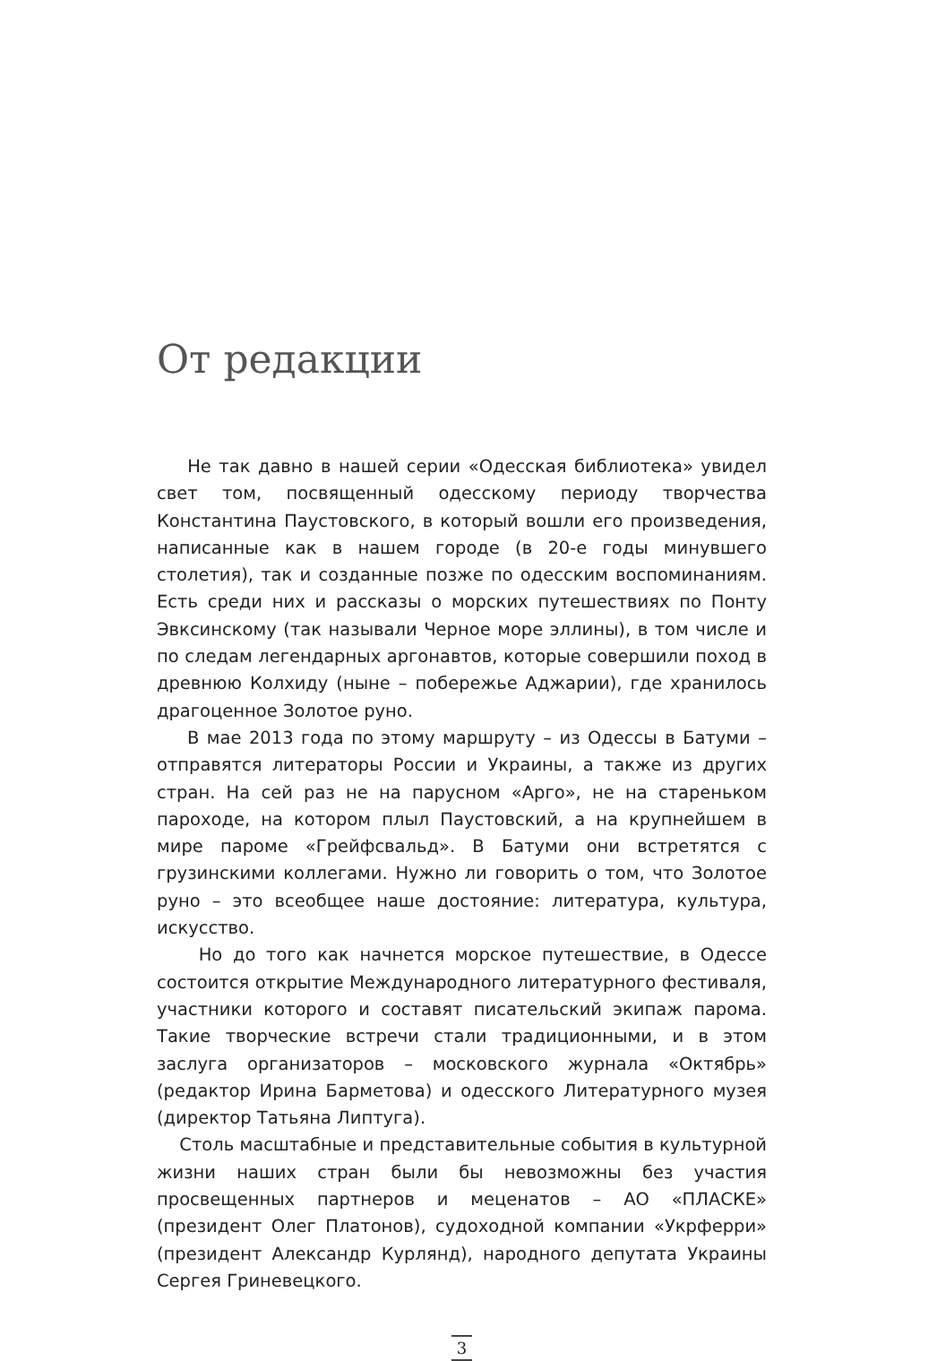От редакции
Не так давно в нашей серии «Одесская библиотека» увидел свет том, посвященный одесскому периоду творчества Константина Паустовского, в который вошли его произведения, написанные как в нашем городе (в 20-е годы минувшего столетия), так и созданные позже по одесским воспоминаниям. Есть среди них и рассказы о морских путешествиях по Понту Эвксинскому (так называли Черное море эллины), в том числе и по следам легендарных аргонавтов, которые совершили поход в древнюю Колхиду (ныне – побережье Аджарии), где хранилось драгоценное Золотое руно.
В мае 2013 года по этому маршруту – из Одессы в Батуми – отправятся литераторы России и Украины, а также из других стран. На сей раз не на парусном «Арго», не на стареньком пароходе, на котором плыл Паустовский, а на крупнейшем в мире пароме «Грейфсвальд». В Батуми они встретятся с грузинскими коллегами. Нужно ли говорить о том, что Золотое руно – это всеобщее наше достояние: литература, культура, искусство.
Но до того как начнется морское путешествие, в Одессе состоится открытие Международного литературного фестиваля, участники которого и составят писательский экипаж парома. Такие творческие встречи стали традиционными, и в этом заслуга организаторов – московского журнала «Октябрь» (редактор Ирина Барметова) и одесского Литературного музея (директор Татьяна Липтуга).
Столь масштабные и представительные события в культурной жизни наших стран были бы невозможны без участия просвещенных партнеров и меценатов – АО «ПЛАСКЕ» (президент Олег Платонов), судоходной компании «Укрферри» (президент Александр Курлянд), народного депутата Украины Сергея Гриневецкого.
3